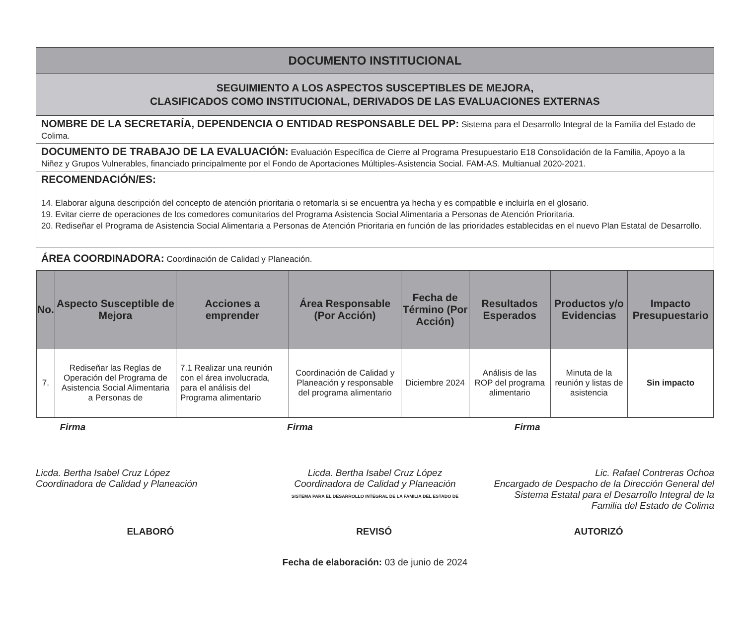DOCUMENTO INSTITUCIONAL
SEGUIMIENTO A LOS ASPECTOS SUSCEPTIBLES DE MEJORA,
CLASIFICADOS COMO INSTITUCIONAL, DERIVADOS DE LAS EVALUACIONES EXTERNAS
NOMBRE DE LA SECRETARÍA, DEPENDENCIA O ENTIDAD RESPONSABLE DEL PP: Sistema para el Desarrollo Integral de la Familia del Estado de Colima.
DOCUMENTO DE TRABAJO DE LA EVALUACIÓN: Evaluación Específica de Cierre al Programa Presupuestario E18 Consolidación de la Familia, Apoyo a la Niñez y Grupos Vulnerables, financiado principalmente por el Fondo de Aportaciones Múltiples-Asistencia Social. FAM-AS. Multianual 2020-2021.
RECOMENDACIÓN/ES:
14. Elaborar alguna descripción del concepto de atención prioritaria o retomarla si se encuentra ya hecha y es compatible e incluirla en el glosario.
19. Evitar cierre de operaciones de los comedores comunitarios del Programa Asistencia Social Alimentaria a Personas de Atención Prioritaria.
20. Rediseñar el Programa de Asistencia Social Alimentaria a Personas de Atención Prioritaria en función de las prioridades establecidas en el nuevo Plan Estatal de Desarrollo.
ÁREA COORDINADORA: Coordinación de Calidad y Planeación.
| No. | Aspecto Susceptible de Mejora | Acciones a emprender | Área Responsable (Por Acción) | Fecha de Término (Por Acción) | Resultados Esperados | Productos y/o Evidencias | Impacto Presupuestario |
| --- | --- | --- | --- | --- | --- | --- | --- |
| 7. | Rediseñar las Reglas de Operación del Programa de Asistencia Social Alimentaria a Personas de | 7.1 Realizar una reunión con el área involucrada, para el análisis del Programa alimentario | Coordinación de Calidad y Planeación y responsable del programa alimentario | Diciembre 2024 | Análisis de las ROP del programa alimentario | Minuta de la reunión y listas de asistencia | Sin impacto |
Firma
Licda. Bertha Isabel Cruz López
Coordinadora de Calidad y Planeación
Firma
Licda. Bertha Isabel Cruz López
Coordinadora de Calidad y Planeación
SISTEMA PARA EL DESARROLLO INTEGRAL DE LA FAMILIA DEL ESTADO DE
Firma
Lic. Rafael Contreras Ochoa
Encargado de Despacho de la Dirección General del Sistema Estatal para el Desarrollo Integral de la Familia del Estado de Colima
ELABORÓ REVISÓ AUTORIZÓ
Fecha de elaboración: 03 de junio de 2024